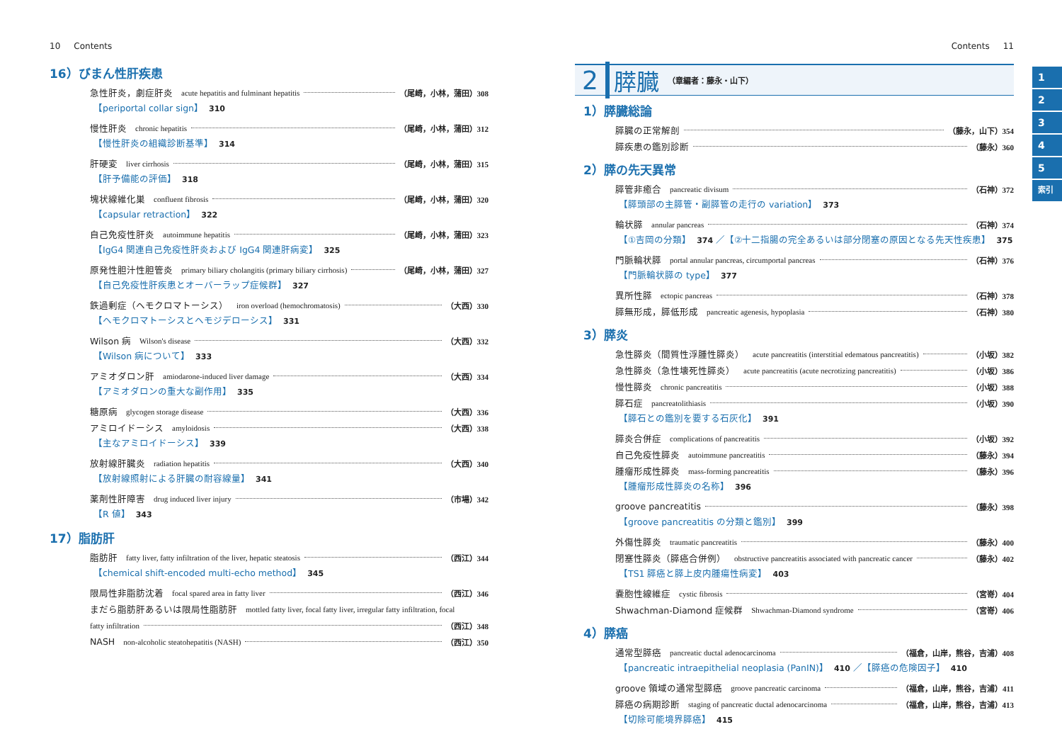10 Contents
16）びまん性肝疾患
急性肝炎，劇症肝炎 acute hepatitis and fulminant hepatitis （尾崎，小林，蒲田）308
【periportal collar sign】 310
慢性肝炎 chronic hepatitis （尾崎，小林，蒲田）312
【慢性肝炎の組織診断基準】 314
肝硬変 liver cirrhosis （尾崎，小林，蒲田）315
【肝予備能の評価】 318
塊状線維化巣 confluent fibrosis （尾崎，小林，蒲田）320
【capsular retraction】 322
自己免疫性肝炎 autoimmune hepatitis （尾崎，小林，蒲田）323
【IgG4 関連自己免疫性肝炎および IgG4 関連肝病変】 325
原発性胆汁性胆管炎 primary biliary cholangitis (primary biliary cirrhosis) （尾崎，小林，蒲田）327
【自己免疫性肝疾患とオーバーラップ症候群】 327
鉄過剰症（ヘモクロマトーシス） iron overload (hemochromatosis) （大西）330
【ヘモクロマトーシスとヘモジデローシス】 331
Wilson 病 Wilson's disease （大西）332
【Wilson 病について】 333
アミオダロン肝 amiodarone-induced liver damage （大西）334
【アミオダロンの重大な副作用】 335
糖原病 glycogen storage disease （大西）336
アミロイドーシス amyloidosis （大西）338
【主なアミロイドーシス】 339
放射線肝臓炎 radiation hepatitis （大西）340
【放射線照射による肝臓の耐容線量】 341
薬剤性肝障害 drug induced liver injury （市場）342
【R 値】 343
17）脂肪肝
脂肪肝 fatty liver, fatty infiltration of the liver, hepatic steatosis （西江）344
【chemical shift-encoded multi-echo method】 345
限局性非脂肪沈着 focal spared area in fatty liver （西江）346
まだら脂肪肝あるいは限局性脂肪肝 mottled fatty liver, focal fatty liver, irregular fatty infiltration, focal
fatty infiltration （西江）348
NASH non-alcoholic steatohepatitis (NASH) （西江）350
Contents 11
2 膵臓 （章編者：藤永・山下）
1）膵臓総論
膵臓の正常解剖 （藤永，山下）354
膵疾患の鑑別診断 （藤永）360
2）膵の先天異常
膵管非癒合 pancreatic divisum （石神）372
【膵頭部の主膵管・副膵管の走行の variation】 373
輪状膵 annular pancreas （石神）374
【①吉岡の分類】 374 ／【②十二指腸の完全あるいは部分閉塞の原因となる先天性疾患】 375
門脈輪状膵 portal annular pancreas, circumportal pancreas （石神）376
【門脈輪状膵の type】 377
異所性膵 ectopic pancreas （石神）378
膵無形成，膵低形成 pancreatic agenesis, hypoplasia （石神）380
3）膵炎
急性膵炎（間質性浮腫性膵炎） acute pancreatitis (interstitial edematous pancreatitis) （小坂）382
急性膵炎（急性壊死性膵炎） acute pancreatitis (acute necrotizing pancreatitis) （小坂）386
慢性膵炎 chronic pancreatitis （小坂）388
膵石症 pancreatolithiasis （小坂）390
【膵石との鑑別を要する石灰化】 391
膵炎合併症 complications of pancreatitis （小坂）392
自己免疫性膵炎 autoimmune pancreatitis （藤永）394
腫瘤形成性膵炎 mass-forming pancreatitis （藤永）396
【腫瘤形成性膵炎の名称】 396
groove pancreatitis （藤永）398
【groove pancreatitis の分類と鑑別】 399
外傷性膵炎 traumatic pancreatitis （藤永）400
閉塞性膵炎（膵癌合併例） obstructive pancreatitis associated with pancreatic cancer （藤永）402
【TS1 膵癌と膵上皮内腫瘍性病変】 403
嚢胞性線維症 cystic fibrosis （宮嵜）404
Shwachman-Diamond 症候群 Shwachman-Diamond syndrome （宮嵜）406
4）膵癌
通常型膵癌 pancreatic ductal adenocarcinoma （福倉，山岸，熊谷，吉浦）408
【pancreatic intraepithelial neoplasia (PanIN)】 410 ／【膵癌の危険因子】 410
groove 領域の通常型膵癌 groove pancreatic carcinoma （福倉，山岸，熊谷，吉浦）411
膵癌の病期診断 staging of pancreatic ductal adenocarcinoma （福倉，山岸，熊谷，吉浦）413
【切除可能境界膵癌】 415
1
2
3
4
5
索引